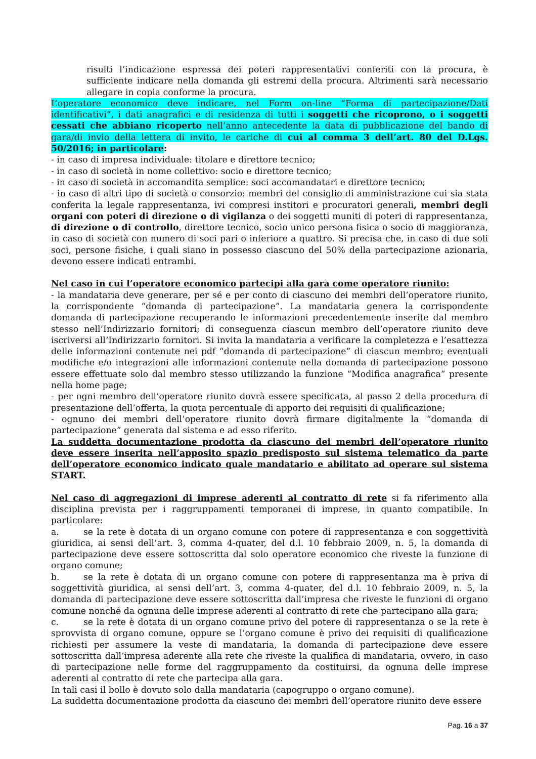risulti l’indicazione espressa dei poteri rappresentativi conferiti con la procura, è sufficiente indicare nella domanda gli estremi della procura. Altrimenti sarà necessario allegare in copia conforme la procura.
L’operatore economico deve indicare, nel Form on-line “Forma di partecipazione/Dati identificativi”, i dati anagrafici e di residenza di tutti i soggetti che ricoprono, o i soggetti cessati che abbiano ricoperto nell’anno antecedente la data di pubblicazione del bando di gara/di invio della lettera di invito, le cariche di cui al comma 3 dell’art. 80 del D.Lgs. 50/2016; in particolare:
- in caso di impresa individuale: titolare e direttore tecnico;
- in caso di società in nome collettivo: socio e direttore tecnico;
- in caso di società in accomandita semplice: soci accomandatari e direttore tecnico;
- in caso di altri tipo di società o consorzio: membri del consiglio di amministrazione cui sia stata conferita la legale rappresentanza, ivi compresi institori e procuratori generali, membri degli organi con poteri di direzione o di vigilanza o dei soggetti muniti di poteri di rappresentanza, di direzione o di controllo, direttore tecnico, socio unico persona fisica o socio di maggioranza, in caso di società con numero di soci pari o inferiore a quattro. Si precisa che, in caso di due soli soci, persone fisiche, i quali siano in possesso ciascuno del 50% della partecipazione azionaria, devono essere indicati entrambi.
Nel caso in cui l’operatore economico partecipi alla gara come operatore riunito:
- la mandataria deve generare, per sé e per conto di ciascuno dei membri dell’operatore riunito, la corrispondente “domanda di partecipazione”. La mandataria genera la corrispondente domanda di partecipazione recuperando le informazioni precedentemente inserite dal membro stesso nell’Indirizzario fornitori; di conseguenza ciascun membro dell’operatore riunito deve iscriversi all’Indirizzario fornitori. Si invita la mandataria a verificare la completezza e l’esattezza delle informazioni contenute nei pdf “domanda di partecipazione” di ciascun membro; eventuali modifiche e/o integrazioni alle informazioni contenute nella domanda di partecipazione possono essere effettuate solo dal membro stesso utilizzando la funzione “Modifica anagrafica” presente nella home page;
- per ogni membro dell’operatore riunito dovrà essere specificata, al passo 2 della procedura di presentazione dell’offerta, la quota percentuale di apporto dei requisiti di qualificazione;
- ognuno dei membri dell’operatore riunito dovrà firmare digitalmente la “domanda di partecipazione” generata dal sistema e ad esso riferito.
La suddetta documentazione prodotta da ciascuno dei membri dell’operatore riunito deve essere inserita nell’apposito spazio predisposto sul sistema telematico da parte dell’operatore economico indicato quale mandatario e abilitato ad operare sul sistema START.
Nel caso di aggregazioni di imprese aderenti al contratto di rete si fa riferimento alla disciplina prevista per i raggruppamenti temporanei di imprese, in quanto compatibile. In particolare:
a. se la rete è dotata di un organo comune con potere di rappresentanza e con soggettività giuridica, ai sensi dell’art. 3, comma 4-quater, del d.l. 10 febbraio 2009, n. 5, la domanda di partecipazione deve essere sottoscritta dal solo operatore economico che riveste la funzione di organo comune;
b. se la rete è dotata di un organo comune con potere di rappresentanza ma è priva di soggettività giuridica, ai sensi dell’art. 3, comma 4-quater, del d.l. 10 febbraio 2009, n. 5, la domanda di partecipazione deve essere sottoscritta dall’impresa che riveste le funzioni di organo comune nonché da ognuna delle imprese aderenti al contratto di rete che partecipano alla gara;
c. se la rete è dotata di un organo comune privo del potere di rappresentanza o se la rete è sprovvista di organo comune, oppure se l’organo comune è privo dei requisiti di qualificazione richiesti per assumere la veste di mandataria, la domanda di partecipazione deve essere sottoscritta dall’impresa aderente alla rete che riveste la qualifica di mandataria, ovvero, in caso di partecipazione nelle forme del raggruppamento da costituirsi, da ognuna delle imprese aderenti al contratto di rete che partecipa alla gara.
In tali casi il bollo è dovuto solo dalla mandataria (capogruppo o organo comune).
La suddetta documentazione prodotta da ciascuno dei membri dell’operatore riunito deve essere
Pag. 16 a 37